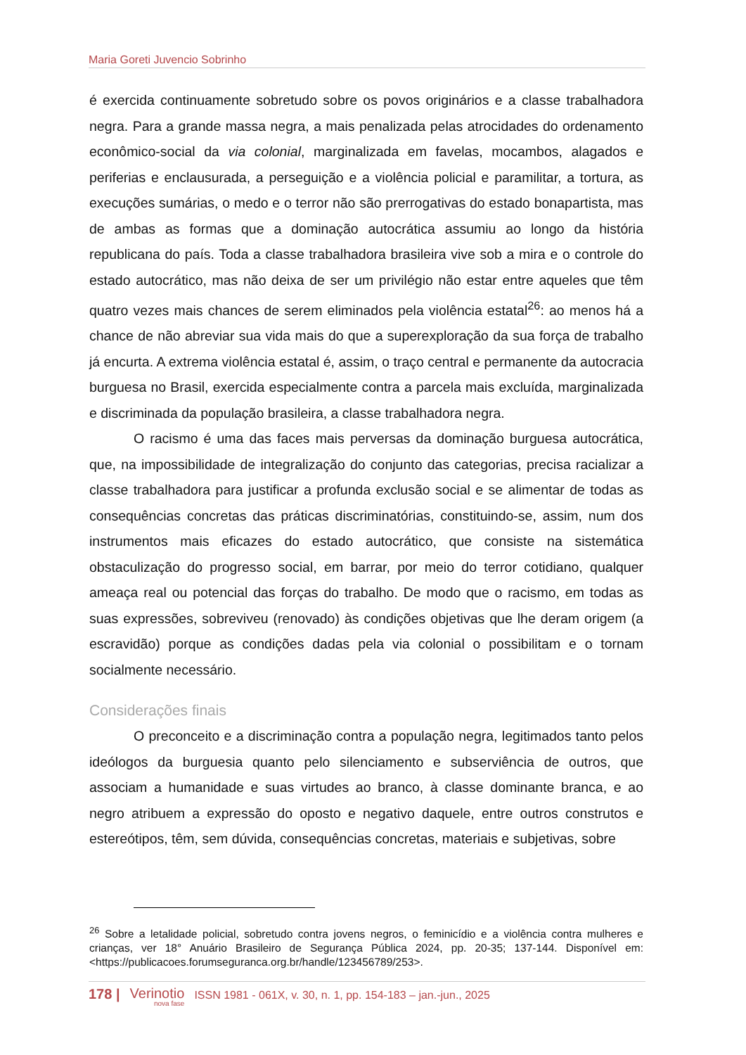Maria Goreti Juvencio Sobrinho
é exercida continuamente sobretudo sobre os povos originários e a classe trabalhadora negra. Para a grande massa negra, a mais penalizada pelas atrocidades do ordenamento econômico-social da via colonial, marginalizada em favelas, mocambos, alagados e periferias e enclausurada, a perseguição e a violência policial e paramilitar, a tortura, as execuções sumárias, o medo e o terror não são prerrogativas do estado bonapartista, mas de ambas as formas que a dominação autocrática assumiu ao longo da história republicana do país. Toda a classe trabalhadora brasileira vive sob a mira e o controle do estado autocrático, mas não deixa de ser um privilégio não estar entre aqueles que têm quatro vezes mais chances de serem eliminados pela violência estatal<sup>26</sup>: ao menos há a chance de não abreviar sua vida mais do que a superexploração da sua força de trabalho já encurta. A extrema violência estatal é, assim, o traço central e permanente da autocracia burguesa no Brasil, exercida especialmente contra a parcela mais excluída, marginalizada e discriminada da população brasileira, a classe trabalhadora negra.
O racismo é uma das faces mais perversas da dominação burguesa autocrática, que, na impossibilidade de integralização do conjunto das categorias, precisa racializar a classe trabalhadora para justificar a profunda exclusão social e se alimentar de todas as consequências concretas das práticas discriminatórias, constituindo-se, assim, num dos instrumentos mais eficazes do estado autocrático, que consiste na sistemática obstaculização do progresso social, em barrar, por meio do terror cotidiano, qualquer ameaça real ou potencial das forças do trabalho. De modo que o racismo, em todas as suas expressões, sobreviveu (renovado) às condições objetivas que lhe deram origem (a escravidão) porque as condições dadas pela via colonial o possibilitam e o tornam socialmente necessário.
Considerações finais
O preconceito e a discriminação contra a população negra, legitimados tanto pelos ideólogos da burguesia quanto pelo silenciamento e subserviência de outros, que associam a humanidade e suas virtudes ao branco, à classe dominante branca, e ao negro atribuem a expressão do oposto e negativo daquele, entre outros construtos e estereótipos, têm, sem dúvida, consequências concretas, materiais e subjetivas, sobre
<sup>26</sup> Sobre a letalidade policial, sobretudo contra jovens negros, o feminicídio e a violência contra mulheres e crianças, ver 18° Anuário Brasileiro de Segurança Pública 2024, pp. 20-35; 137-144. Disponível em: <https://publicacoes.forumseguranca.org.br/handle/123456789/253>.
178 | Verinotio
nova fase ISSN 1981 - 061X, v. 30, n. 1, pp. 154-183 – jan.-jun., 2025